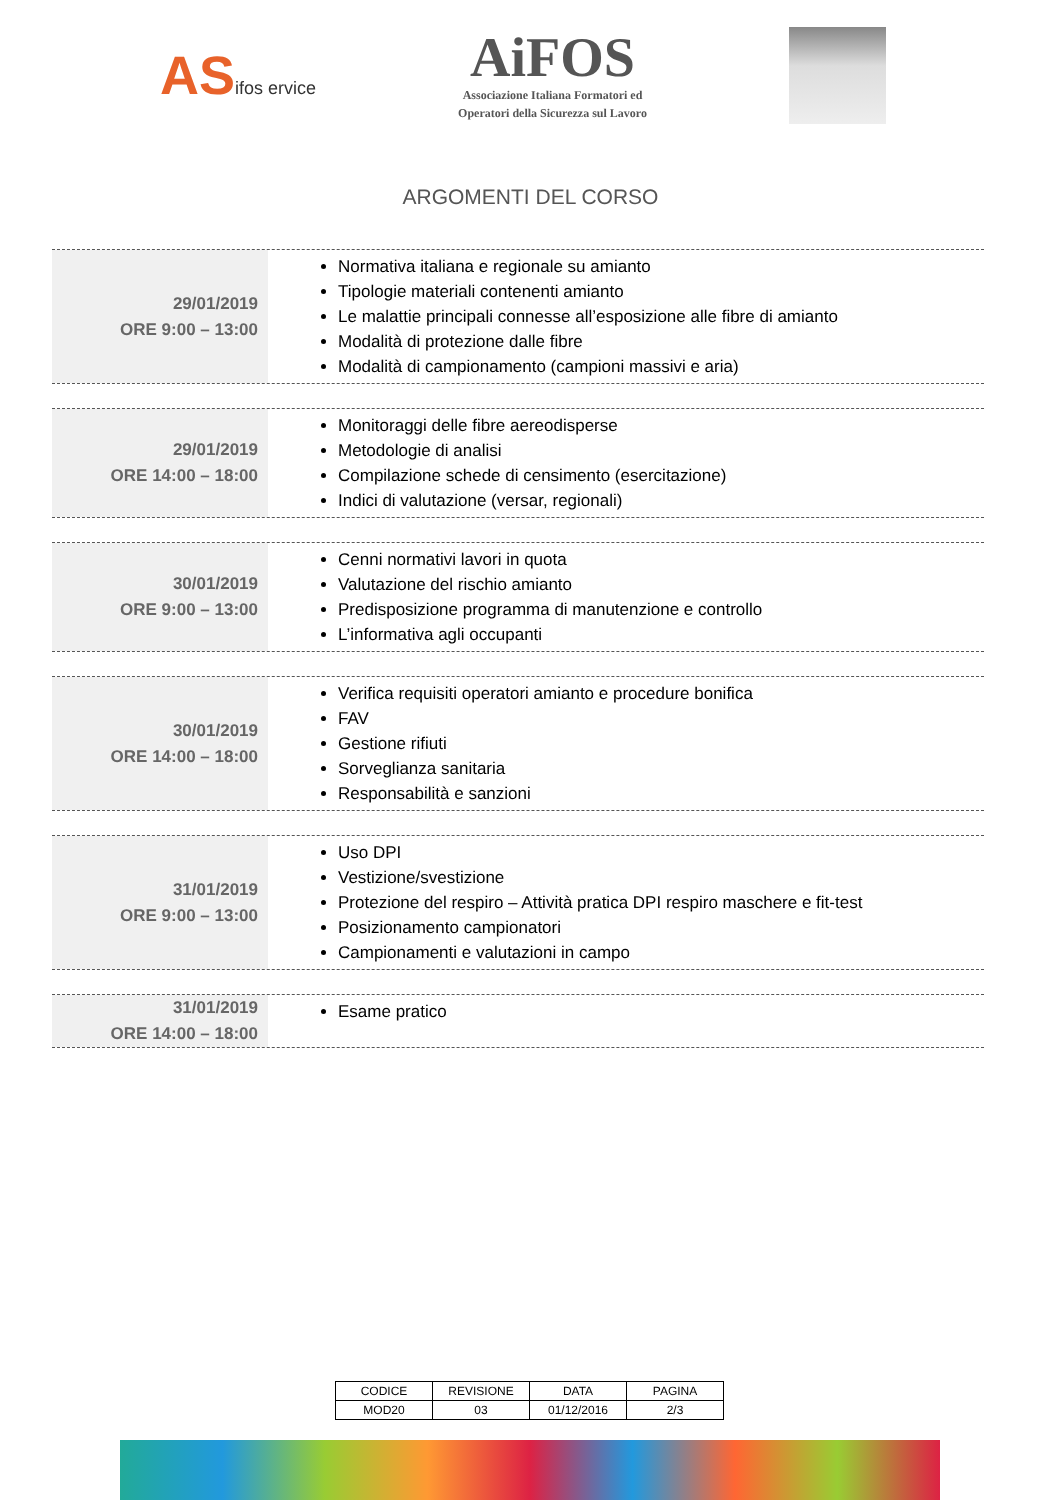ASifos ervice
AiFOS
Associazione Italiana Formatori ed
Operatori della Sicurezza sul Lavoro
ARGOMENTI DEL CORSO
29/01/2019
ORE 9:00 – 13:00
Normativa italiana e regionale su amianto
Tipologie materiali contenenti amianto
Le malattie principali connesse all’esposizione alle fibre di amianto
Modalità di protezione dalle fibre
Modalità di campionamento (campioni massivi e aria)
29/01/2019
ORE 14:00 – 18:00
Monitoraggi delle fibre aereodisperse
Metodologie di analisi
Compilazione schede di censimento (esercitazione)
Indici di valutazione (versar, regionali)
30/01/2019
ORE 9:00 – 13:00
Cenni normativi lavori in quota
Valutazione del rischio amianto
Predisposizione programma di manutenzione e controllo
L’informativa agli occupanti
30/01/2019
ORE 14:00 – 18:00
Verifica requisiti operatori amianto e procedure bonifica
FAV
Gestione rifiuti
Sorveglianza sanitaria
Responsabilità e sanzioni
31/01/2019
ORE 9:00 – 13:00
Uso DPI
Vestizione/svestizione
Protezione del respiro – Attività pratica DPI respiro maschere e fit-test
Posizionamento campionatori
Campionamenti e valutazioni in campo
31/01/2019
ORE 14:00 – 18:00
Esame pratico
| CODICE | REVISIONE | DATA | PAGINA |
| MOD20 | 03 | 01/12/2016 | 2/3 |